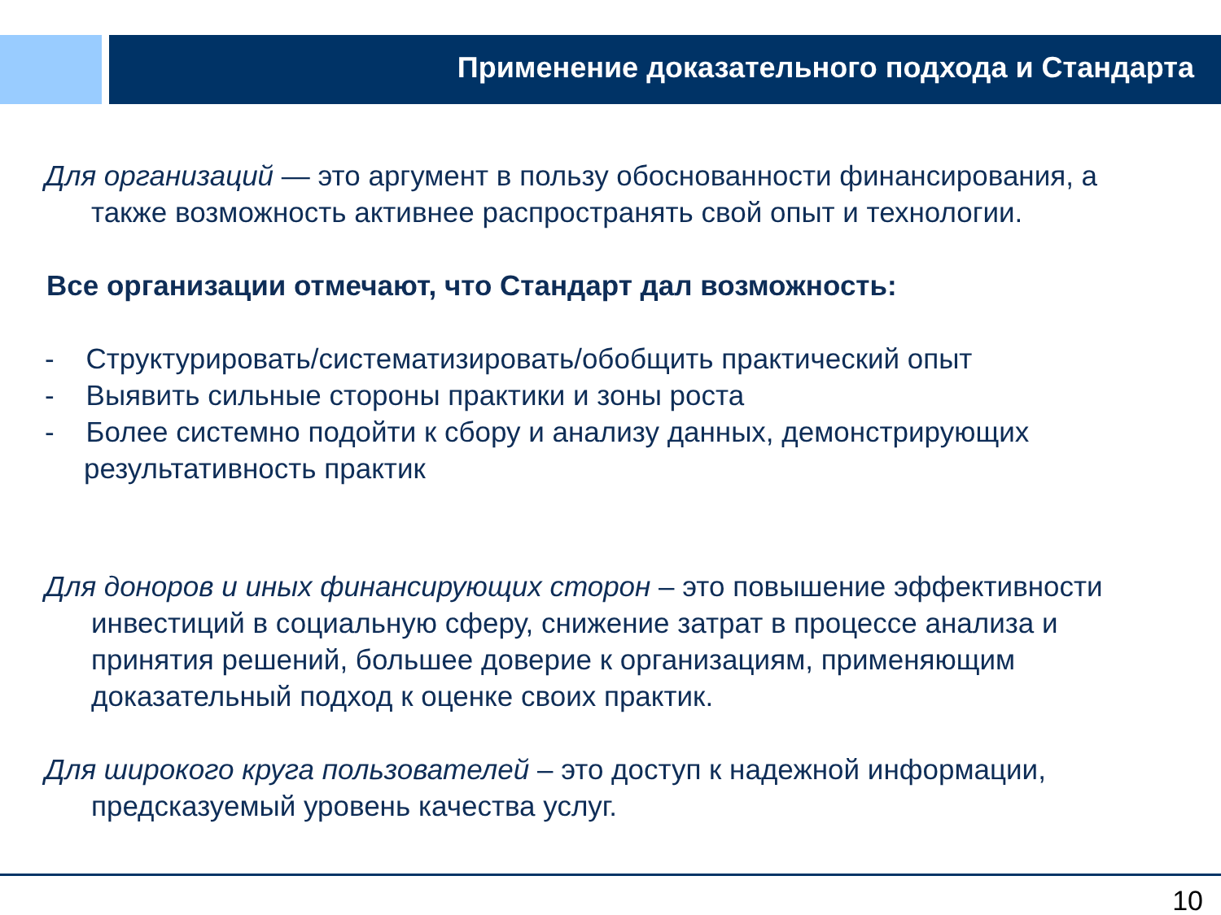Применение доказательного подхода и Стандарта
Для организаций — это аргумент в пользу обоснованности финансирования, а также возможность активнее распространять свой опыт и технологии.
Все организации отмечают, что Стандарт дал возможность:
- Структурировать/систематизировать/обобщить практический опыт
- Выявить сильные стороны практики и зоны роста
- Более системно подойти к сбору и анализу данных, демонстрирующих результативность практик
Для доноров и иных финансирующих сторон – это повышение эффективности инвестиций в социальную сферу, снижение затрат в процессе анализа и принятия решений, большее доверие к организациям, применяющим доказательный подход к оценке своих практик.
Для широкого круга пользователей – это доступ к надежной информации, предсказуемый уровень качества услуг.
10